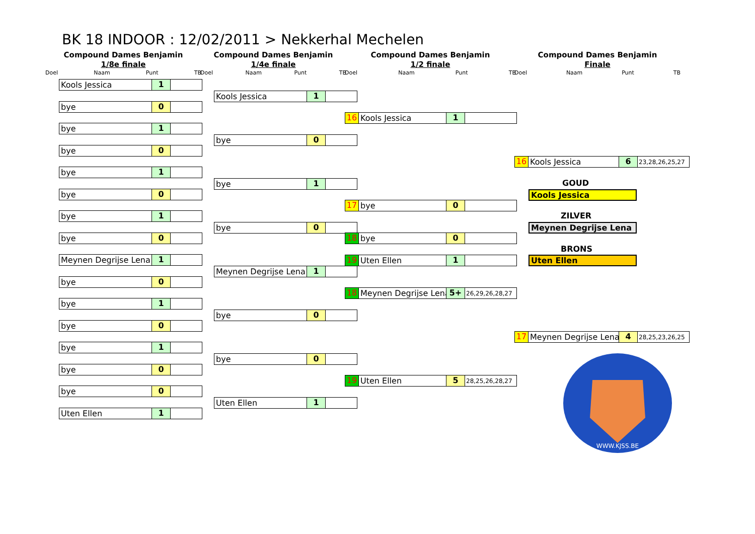BK 18 INDOOR : 12/02/2011 > Nekkerhal Mechelen
Compound Dames Benjamin
1/8e finale
Doel Naam Punt TB
Compound Dames Benjamin
1/4e finale
Doel Naam Punt TB
Compound Dames Benjamin
1/2 finale
Doel Naam Punt TB
Compound Dames Benjamin
Finale
Doel Naam Punt TB
Kools Jessica 1
bye 0
bye 1
bye 0
bye 1
bye 0
bye 1
bye 0
Meynen Degrijse Lena 1
bye 0
bye 1
bye 0
bye 1
bye 0
bye 0
Uten Ellen 1
Kools Jessica 1
bye 0
bye 1
bye 0
Meynen Degrijse Lena 1
bye 0
bye 0
Uten Ellen 1
16 Kools Jessica 1
17 bye 0
18 bye 0
19 Uten Ellen 1
18 Meynen Degrijse Lena 5+ 26,29,26,28,27
19 Uten Ellen 5 28,25,26,28,27
16 Kools Jessica 6 23,28,26,25,27
GOUD
Kools Jessica
ZILVER
Meynen Degrijse Lena
BRONS
Uten Ellen
17 Meynen Degrijse Lena 4 28,25,23,26,25
WWW.KJSS.BE